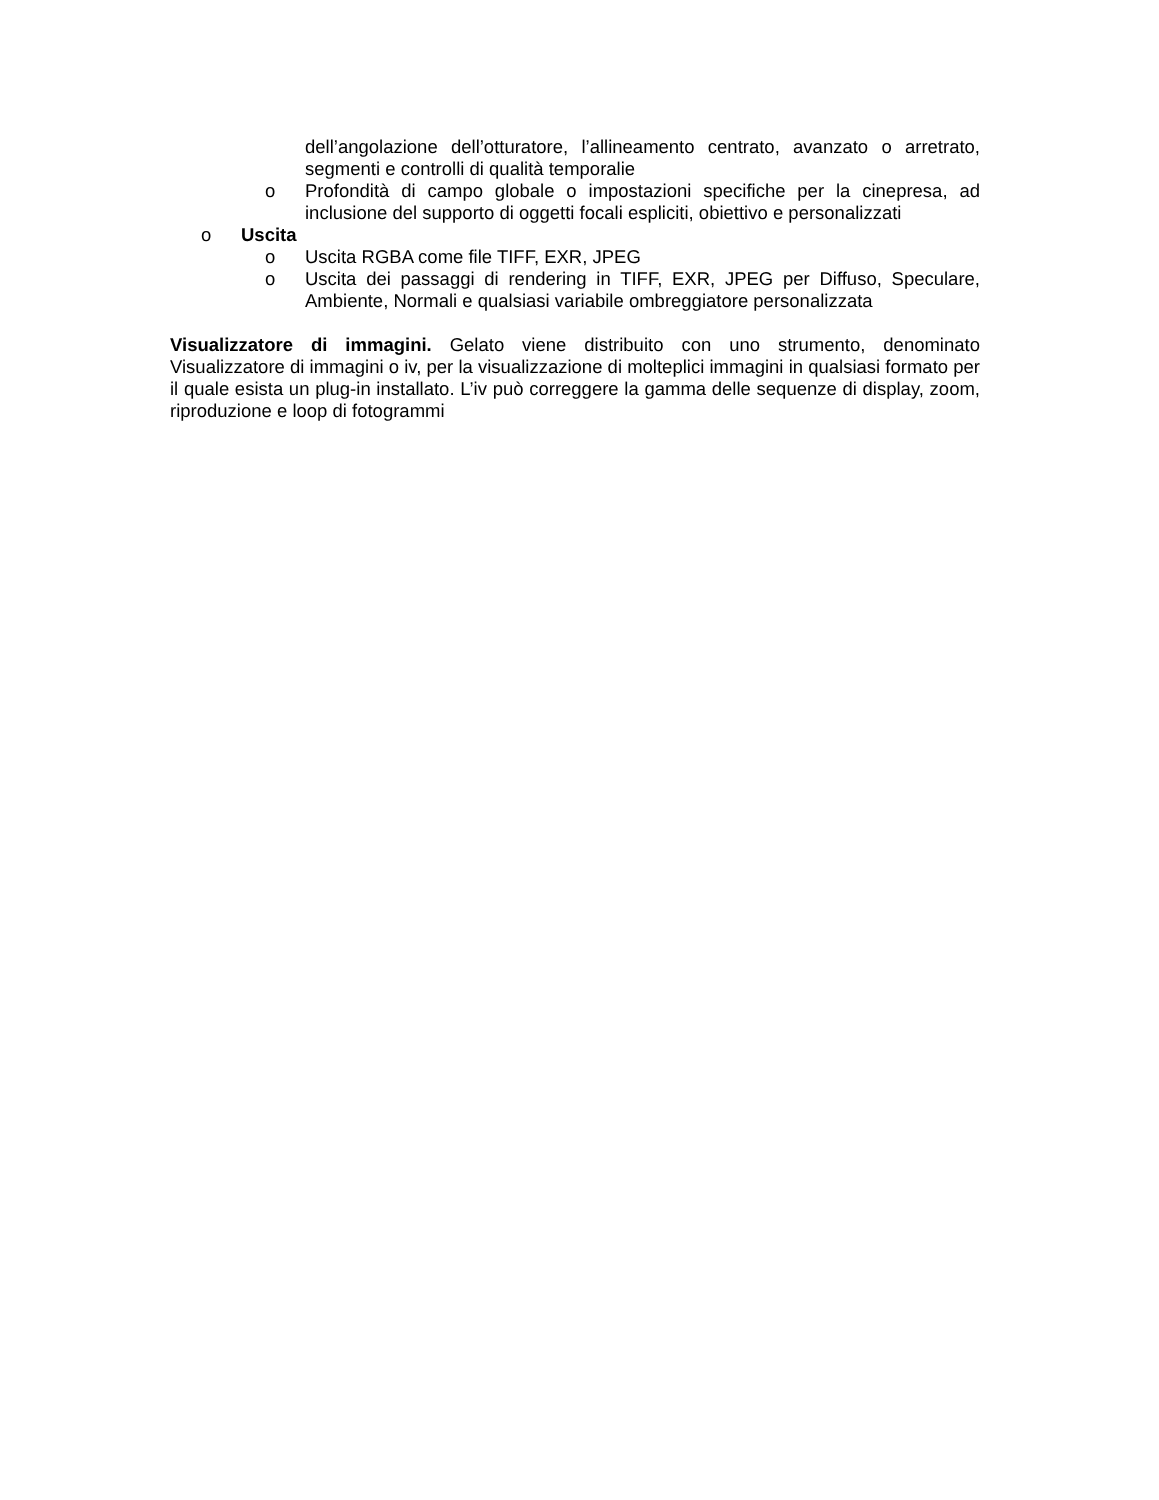dell’angolazione dell’otturatore, l’allineamento centrato, avanzato o arretrato, segmenti e controlli di qualità temporalie
o Profondità di campo globale o impostazioni specifiche per la cinepresa, ad inclusione del supporto di oggetti focali espliciti, obiettivo e personalizzati
o Uscita
o Uscita RGBA come file TIFF, EXR, JPEG
o Uscita dei passaggi di rendering in TIFF, EXR, JPEG per Diffuso, Speculare, Ambiente, Normali e qualsiasi variabile ombreggiatore personalizzata
Visualizzatore di immagini. Gelato viene distribuito con uno strumento, denominato Visualizzatore di immagini o iv, per la visualizzazione di molteplici immagini in qualsiasi formato per il quale esista un plug-in installato. L’iv può correggere la gamma delle sequenze di display, zoom, riproduzione e loop di fotogrammi